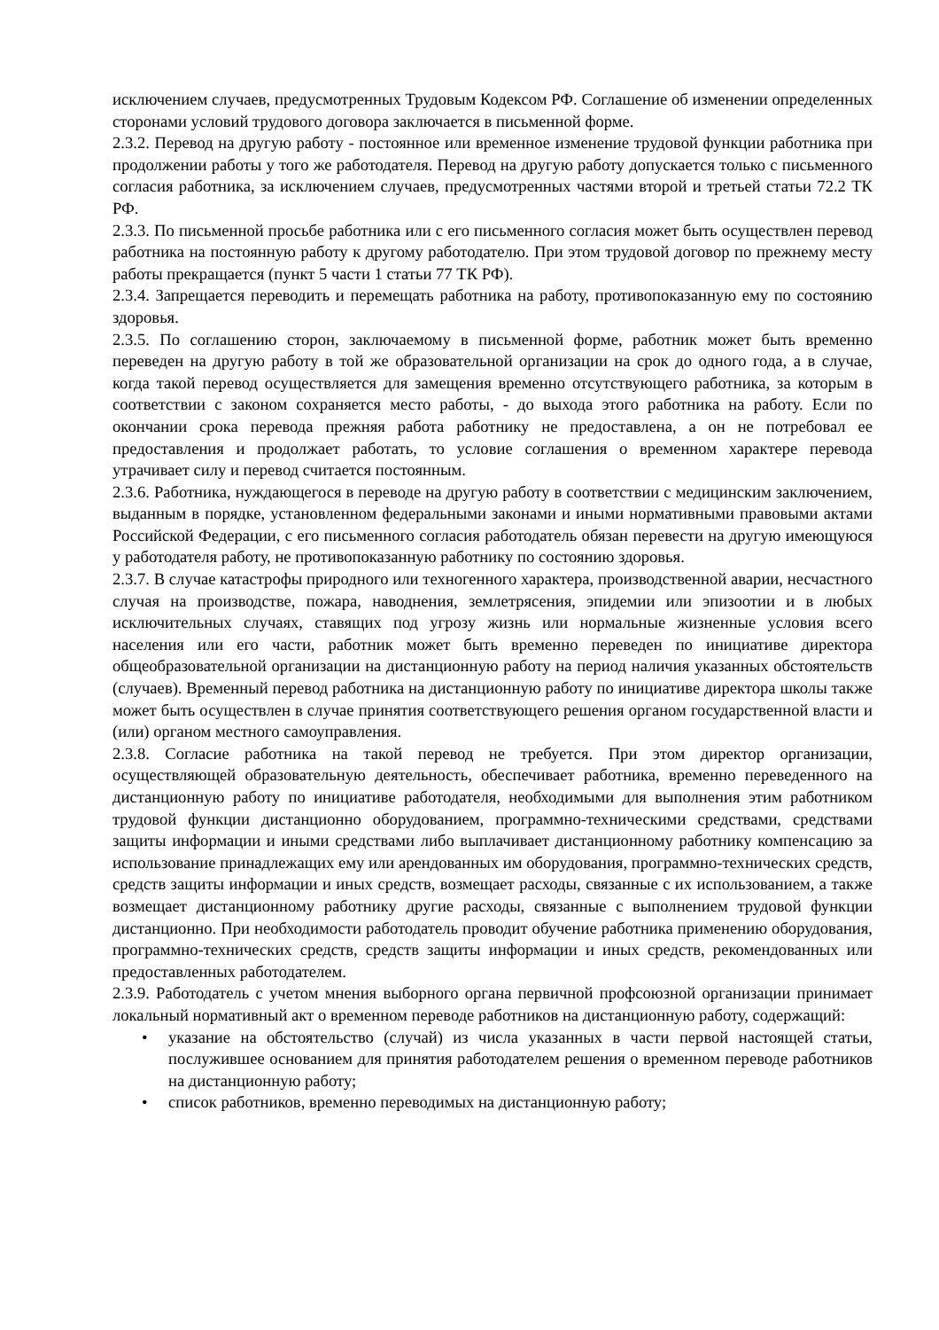исключением случаев, предусмотренных Трудовым Кодексом РФ. Соглашение об изменении определенных сторонами условий трудового договора заключается в письменной форме.
2.3.2. Перевод на другую работу - постоянное или временное изменение трудовой функции работника при продолжении работы у того же работодателя. Перевод на другую работу допускается только с письменного согласия работника, за исключением случаев, предусмотренных частями второй и третьей статьи 72.2 ТК РФ.
2.3.3. По письменной просьбе работника или с его письменного согласия может быть осуществлен перевод работника на постоянную работу к другому работодателю. При этом трудовой договор по прежнему месту работы прекращается (пункт 5 части 1 статьи 77 ТК РФ).
2.3.4. Запрещается переводить и перемещать работника на работу, противопоказанную ему по состоянию здоровья.
2.3.5. По соглашению сторон, заключаемому в письменной форме, работник может быть временно переведен на другую работу в той же образовательной организации на срок до одного года, а в случае, когда такой перевод осуществляется для замещения временно отсутствующего работника, за которым в соответствии с законом сохраняется место работы, - до выхода этого работника на работу. Если по окончании срока перевода прежняя работа работнику не предоставлена, а он не потребовал ее предоставления и продолжает работать, то условие соглашения о временном характере перевода утрачивает силу и перевод считается постоянным.
2.3.6. Работника, нуждающегося в переводе на другую работу в соответствии с медицинским заключением, выданным в порядке, установленном федеральными законами и иными нормативными правовыми актами Российской Федерации, с его письменного согласия работодатель обязан перевести на другую имеющуюся у работодателя работу, не противопоказанную работнику по состоянию здоровья.
2.3.7. В случае катастрофы природного или техногенного характера, производственной аварии, несчастного случая на производстве, пожара, наводнения, землетрясения, эпидемии или эпизоотии и в любых исключительных случаях, ставящих под угрозу жизнь или нормальные жизненные условия всего населения или его части, работник может быть временно переведен по инициативе директора общеобразовательной организации на дистанционную работу на период наличия указанных обстоятельств (случаев). Временный перевод работника на дистанционную работу по инициативе директора школы также может быть осуществлен в случае принятия соответствующего решения органом государственной власти и (или) органом местного самоуправления.
2.3.8. Согласие работника на такой перевод не требуется. При этом директор организации, осуществляющей образовательную деятельность, обеспечивает работника, временно переведенного на дистанционную работу по инициативе работодателя, необходимыми для выполнения этим работником трудовой функции дистанционно оборудованием, программно-техническими средствами, средствами защиты информации и иными средствами либо выплачивает дистанционному работнику компенсацию за использование принадлежащих ему или арендованных им оборудования, программно-технических средств, средств защиты информации и иных средств, возмещает расходы, связанные с их использованием, а также возмещает дистанционному работнику другие расходы, связанные с выполнением трудовой функции дистанционно. При необходимости работодатель проводит обучение работника применению оборудования, программно-технических средств, средств защиты информации и иных средств, рекомендованных или предоставленных работодателем.
2.3.9. Работодатель с учетом мнения выборного органа первичной профсоюзной организации принимает локальный нормативный акт о временном переводе работников на дистанционную работу, содержащий:
• указание на обстоятельство (случай) из числа указанных в части первой настоящей статьи, послужившее основанием для принятия работодателем решения о временном переводе работников на дистанционную работу;
• список работников, временно переводимых на дистанционную работу;